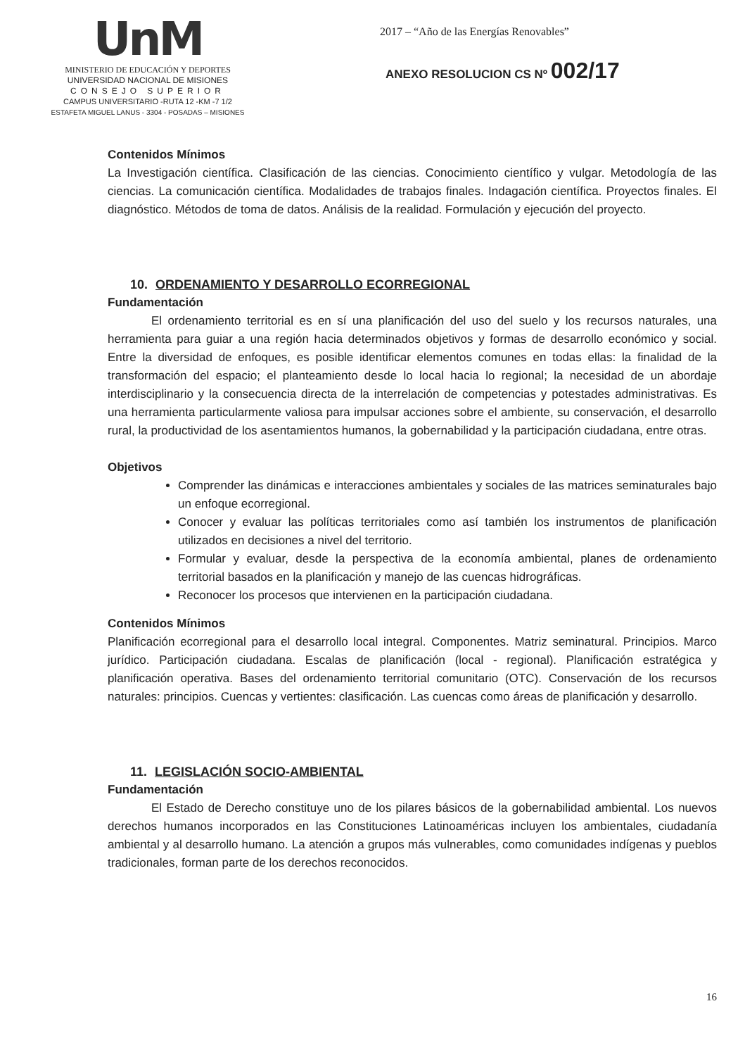UnM
MINISTERIO DE EDUCACIÓN Y DEPORTES
UNIVERSIDAD NACIONAL DE MISIONES
CONSEJO SUPERIOR
CAMPUS UNIVERSITARIO -RUTA 12 -KM -7 1/2
ESTAFETA MIGUEL LANUS - 3304 - POSADAS – MISIONES
2017 – “Año de las Energías Renovables”
ANEXO RESOLUCION CS Nº 002/17
Contenidos Mínimos
La Investigación científica. Clasificación de las ciencias. Conocimiento científico y vulgar. Metodología de las ciencias. La comunicación científica. Modalidades de trabajos finales. Indagación científica. Proyectos finales. El diagnóstico. Métodos de toma de datos. Análisis de la realidad. Formulación y ejecución del proyecto.
10. ORDENAMIENTO Y DESARROLLO ECORREGIONAL
Fundamentación
El ordenamiento territorial es en sí una planificación del uso del suelo y los recursos naturales, una herramienta para guiar a una región hacia determinados objetivos y formas de desarrollo económico y social. Entre la diversidad de enfoques, es posible identificar elementos comunes en todas ellas: la finalidad de la transformación del espacio; el planteamiento desde lo local hacia lo regional; la necesidad de un abordaje interdisciplinario y la consecuencia directa de la interrelación de competencias y potestades administrativas. Es una herramienta particularmente valiosa para impulsar acciones sobre el ambiente, su conservación, el desarrollo rural, la productividad de los asentamientos humanos, la gobernabilidad y la participación ciudadana, entre otras.
Objetivos
Comprender las dinámicas e interacciones ambientales y sociales de las matrices seminaturales bajo un enfoque ecorregional.
Conocer y evaluar las políticas territoriales como así también los instrumentos de planificación utilizados en decisiones a nivel del territorio.
Formular y evaluar, desde la perspectiva de la economía ambiental, planes de ordenamiento territorial basados en la planificación y manejo de las cuencas hidrográficas.
Reconocer los procesos que intervienen en la participación ciudadana.
Contenidos Mínimos
Planificación ecorregional para el desarrollo local integral. Componentes. Matriz seminatural. Principios. Marco jurídico. Participación ciudadana. Escalas de planificación (local - regional). Planificación estratégica y planificación operativa. Bases del ordenamiento territorial comunitario (OTC). Conservación de los recursos naturales: principios. Cuencas y vertientes: clasificación. Las cuencas como áreas de planificación y desarrollo.
11. LEGISLACIÓN SOCIO-AMBIENTAL
Fundamentación
El Estado de Derecho constituye uno de los pilares básicos de la gobernabilidad ambiental. Los nuevos derechos humanos incorporados en las Constituciones Latinoaméricas incluyen los ambientales, ciudadanía ambiental y al desarrollo humano. La atención a grupos más vulnerables, como comunidades indígenas y pueblos tradicionales, forman parte de los derechos reconocidos.
16